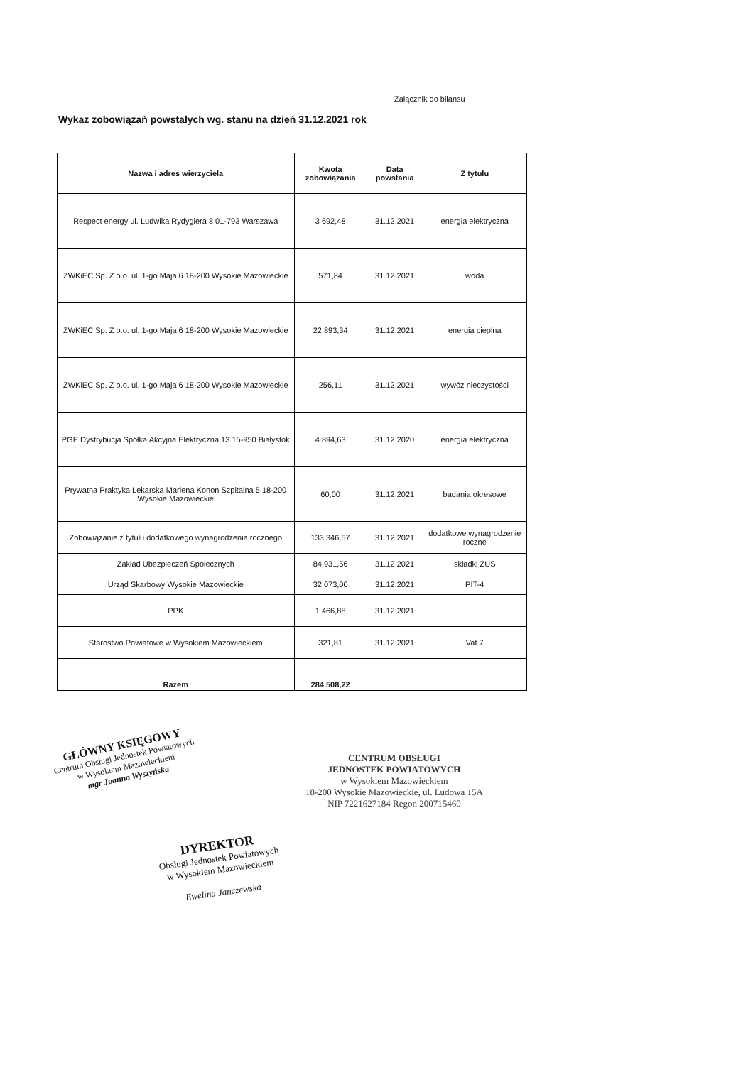Załącznik do bilansu
Wykaz zobowiązań powstałych wg. stanu na dzień 31.12.2021 rok
| Nazwa i adres wierzyciela | Kwota zobowiązania | Data powstania | Z tytułu |
| --- | --- | --- | --- |
| Respect energy ul. Ludwika Rydygiera 8 01-793 Warszawa | 3 692,48 | 31.12.2021 | energia elektryczna |
| ZWKiEC Sp. Z o.o. ul. 1-go Maja 6 18-200 Wysokie Mazowieckie | 571,84 | 31.12.2021 | woda |
| ZWKiEC Sp. Z o.o. ul. 1-go Maja 6 18-200 Wysokie Mazowieckie | 22 893,34 | 31.12.2021 | energia cieplna |
| ZWKiEC Sp. Z o.o. ul. 1-go Maja 6 18-200 Wysokie Mazowieckie | 256,11 | 31.12.2021 | wywóz nieczystości |
| PGE Dystrybucja Spółka Akcyjna Elektryczna 13 15-950 Białystok | 4 894,63 | 31.12.2020 | energia elektryczna |
| Prywatna Praktyka Lekarska Marlena Konon Szpitalna 5 18-200 Wysokie Mazowieckie | 60,00 | 31.12.2021 | badania okresowe |
| Zobowiązanie z tytułu dodatkowego wynagrodzenia rocznego | 133 346,57 | 31.12.2021 | dodatkowe wynagrodzenie roczne |
| Zakład Ubezpieczeń Społecznych | 84 931,56 | 31.12.2021 | składki ZUS |
| Urząd Skarbowy Wysokie Mazowieckie | 32 073,00 | 31.12.2021 | PIT-4 |
| PPK | 1 466,88 | 31.12.2021 | |
| Starostwo Powiatowe w Wysokiem Mazowieckiem | 321,81 | 31.12.2021 | Vat 7 |
| Razem | 284 508,22 | | |
GŁÓWNY KSIĘGOWY
Centrum Obsługi Jednostek Powiatowych
w Wysokiem Mazowieckiem
mgr Joanna Wyszyńska
CENTRUM OBSŁUGI
JEDNOSTEK POWIATOWYCH
w Wysokiem Mazowieckiem
18-200 Wysokie Mazowieckie, ul. Ludowa 15A
NIP 7221627184 Regon 200715460
DYREKTOR
Obsługi Jednostek Powiatowych
w Wysokiem Mazowieckiem
Ewelina Janczewska